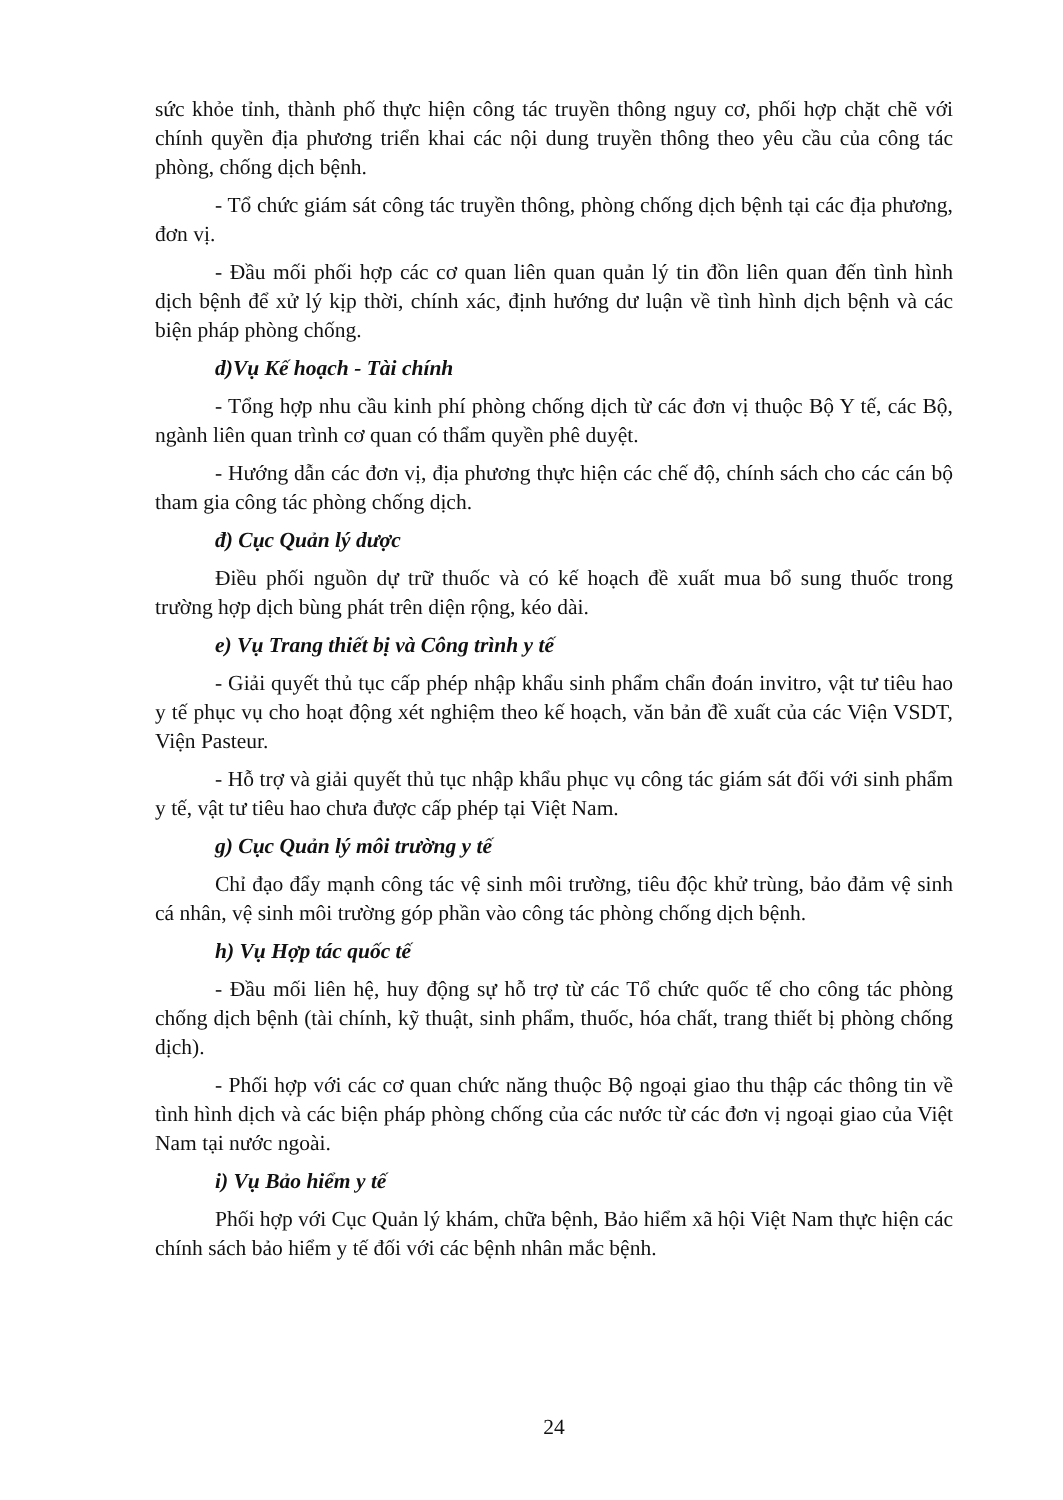sức khỏe tỉnh, thành phố thực hiện công tác truyền thông nguy cơ, phối hợp chặt chẽ với chính quyền địa phương triển khai các nội dung truyền thông theo yêu cầu của công tác phòng, chống dịch bệnh.
- Tổ chức giám sát công tác truyền thông, phòng chống dịch bệnh tại các địa phương, đơn vị.
- Đầu mối phối hợp các cơ quan liên quan quản lý tin đồn liên quan đến tình hình dịch bệnh để xử lý kịp thời, chính xác, định hướng dư luận về tình hình dịch bệnh và các biện pháp phòng chống.
d)Vụ Kế hoạch - Tài chính
- Tổng hợp nhu cầu kinh phí phòng chống dịch từ các đơn vị thuộc Bộ Y tế, các Bộ, ngành liên quan trình cơ quan có thẩm quyền phê duyệt.
- Hướng dẫn các đơn vị, địa phương thực hiện các chế độ, chính sách cho các cán bộ tham gia công tác phòng chống dịch.
đ) Cục Quản lý dược
Điều phối nguồn dự trữ thuốc và có kế hoạch đề xuất mua bổ sung thuốc trong trường hợp dịch bùng phát trên diện rộng, kéo dài.
e) Vụ Trang thiết bị và Công trình y tế
- Giải quyết thủ tục cấp phép nhập khẩu sinh phẩm chẩn đoán invitro, vật tư tiêu hao y tế phục vụ cho hoạt động xét nghiệm theo kế hoạch, văn bản đề xuất của các Viện VSDT, Viện Pasteur.
- Hỗ trợ và giải quyết thủ tục nhập khẩu phục vụ công tác giám sát đối với sinh phẩm y tế, vật tư tiêu hao chưa được cấp phép tại Việt Nam.
g) Cục Quản lý môi trường y tế
Chỉ đạo đẩy mạnh công tác vệ sinh môi trường, tiêu độc khử trùng, bảo đảm vệ sinh cá nhân, vệ sinh môi trường góp phần vào công tác phòng chống dịch bệnh.
h) Vụ Hợp tác quốc tế
- Đầu mối liên hệ, huy động sự hỗ trợ từ các Tổ chức quốc tế cho công tác phòng chống dịch bệnh (tài chính, kỹ thuật, sinh phẩm, thuốc, hóa chất, trang thiết bị phòng chống dịch).
- Phối hợp với các cơ quan chức năng thuộc Bộ ngoại giao thu thập các thông tin về tình hình dịch và các biện pháp phòng chống của các nước từ các đơn vị ngoại giao của Việt Nam tại nước ngoài.
i) Vụ Bảo hiểm y tế
Phối hợp với Cục Quản lý khám, chữa bệnh, Bảo hiểm xã hội Việt Nam thực hiện các chính sách bảo hiểm y tế đối với các bệnh nhân mắc bệnh.
24